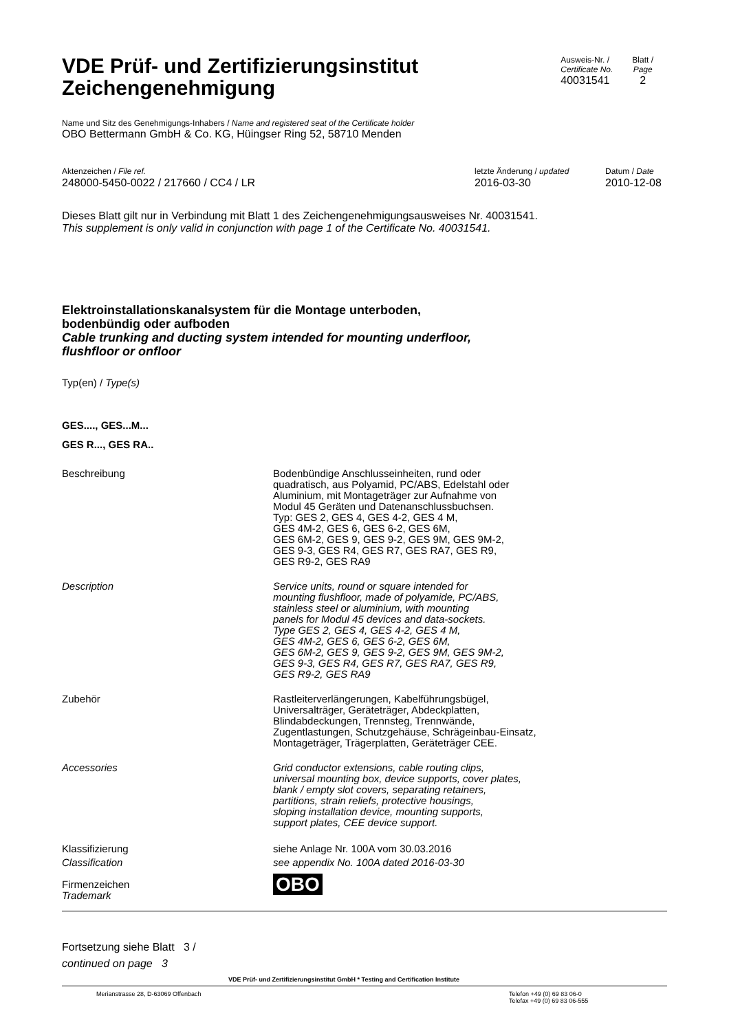VDE Prüf- und Zertifizierungsinstitut
Zeichengenehmigung
Ausweis-Nr. /
Certificate No.
40031541
Blatt /
Page
2
Name und Sitz des Genehmigungs-Inhabers / Name and registered seat of the Certificate holder
OBO Bettermann GmbH & Co. KG, Hüingser Ring 52, 58710 Menden
Aktenzeichen / File ref.
248000-5450-0022 / 217660 / CC4 / LR
letzte Änderung / updated
2016-03-30
Datum / Date
2010-12-08
Dieses Blatt gilt nur in Verbindung mit Blatt 1 des Zeichengenehmigungsausweises Nr. 40031541.
This supplement is only valid in conjunction with page 1 of the Certificate No. 40031541.
Elektroinstallationskanalsystem für die Montage unterboden,
bodenbündig oder aufboden
Cable trunking and ducting system intended for mounting underfloor,
flushfloor or onfloor
Typ(en) / Type(s)
GES...., GES...M...
GES R..., GES RA..
Beschreibung Bodenbündige Anschlusseinheiten, rund oder
quadratisch, aus Polyamid, PC/ABS, Edelstahl oder
Aluminium, mit Montageträger zur Aufnahme von
Modul 45 Geräten und Datenanschlussbuchsen.
Typ: GES 2, GES 4, GES 4-2, GES 4 M,
GES 4M-2, GES 6, GES 6-2, GES 6M,
GES 6M-2, GES 9, GES 9-2, GES 9M, GES 9M-2,
GES 9-3, GES R4, GES R7, GES RA7, GES R9,
GES R9-2, GES RA9
Description Service units, round or square intended for
mounting flushfloor, made of polyamide, PC/ABS,
stainless steel or aluminium, with mounting
panels for Modul 45 devices and data-sockets.
Type GES 2, GES 4, GES 4-2, GES 4 M,
GES 4M-2, GES 6, GES 6-2, GES 6M,
GES 6M-2, GES 9, GES 9-2, GES 9M, GES 9M-2,
GES 9-3, GES R4, GES R7, GES RA7, GES R9,
GES R9-2, GES RA9
Zubehör Rastleiterverlängerungen, Kabelführungsbügel,
Universalträger, Geräteträger, Abdeckplatten,
Blindabdeckungen, Trennsteg, Trennwände,
Zugentlastungen, Schutzgehäuse, Schrägeinbau-Einsatz,
Montageträger, Trägerplatten, Geräteträger CEE.
Accessories Grid conductor extensions, cable routing clips,
universal mounting box, device supports, cover plates,
blank / empty slot covers, separating retainers,
partitions, strain reliefs, protective housings,
sloping installation device, mounting supports,
support plates, CEE device support.
Klassifizierung
Classification
siehe Anlage Nr. 100A vom 30.03.2016
see appendix No. 100A dated 2016-03-30
Firmenzeichen
Trademark
OBO
Fortsetzung siehe Blatt 3 /
continued on page 3
VDE Prüf- und Zertifizierungsinstitut GmbH * Testing and Certification Institute
Merianstrasse 28, D-63069 Offenbach
Telefon +49 (0) 69 83 06-0
Telefax +49 (0) 69 83 06-555